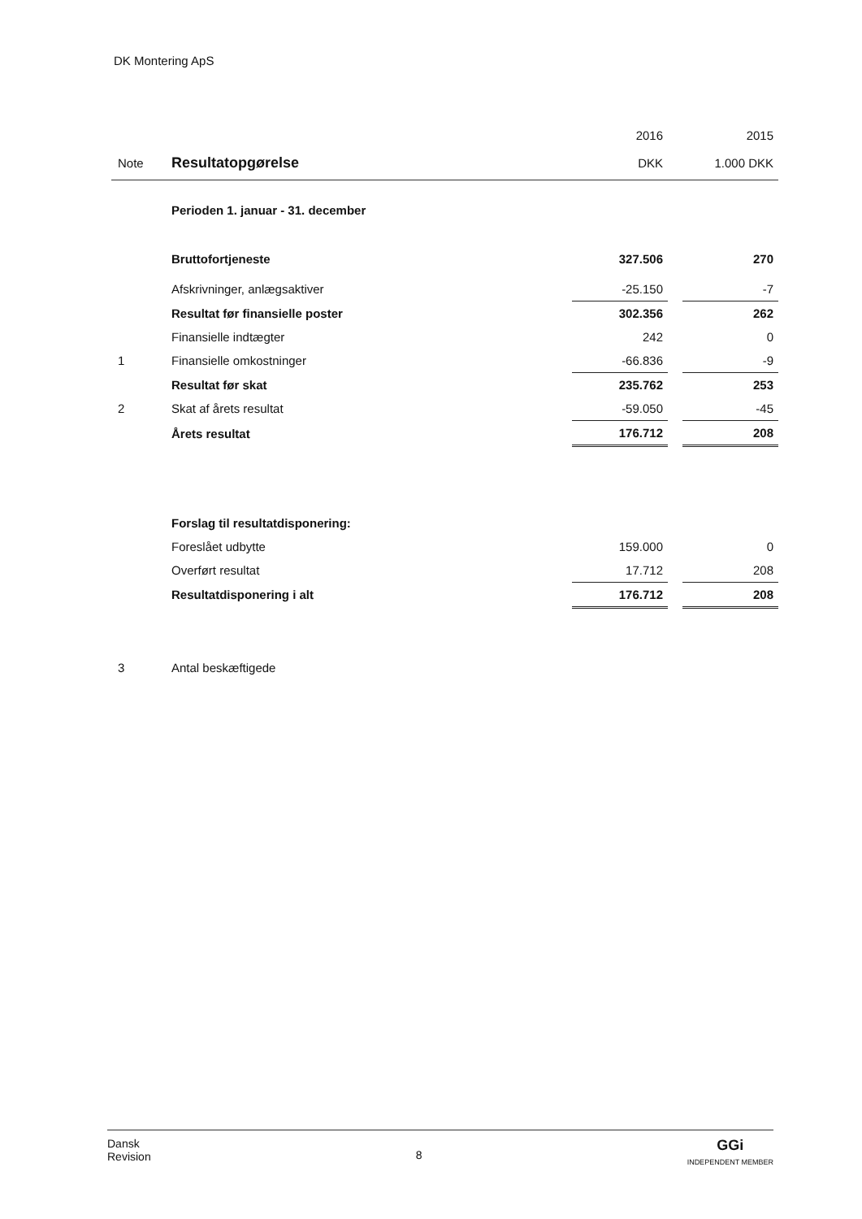DK Montering ApS
| | | 2016 | | 2015 |
| Note | Resultatopgørelse | DKK | | 1.000 DKK |
| | Perioden 1. januar - 31. december | | | |
| | Bruttofortjeneste | 327.506 | | 270 |
| | Afskrivninger, anlægsaktiver | -25.150 | | -7 |
| | Resultat før finansielle poster | 302.356 | | 262 |
| | Finansielle indtægter | 242 | | 0 |
| 1 | Finansielle omkostninger | -66.836 | | -9 |
| | Resultat før skat | 235.762 | | 253 |
| 2 | Skat af årets resultat | -59.050 | | -45 |
| | Årets resultat | 176.712 | | 208 |
| | Forslag til resultatdisponering: | | | |
| | Foreslået udbytte | 159.000 | | 0 |
| | Overført resultat | 17.712 | | 208 |
| | Resultatdisponering i alt | 176.712 | | 208 |
| 3 | Antal beskæftigede | | | |
Dansk
Revision
8
GGi
INDEPENDENT MEMBER